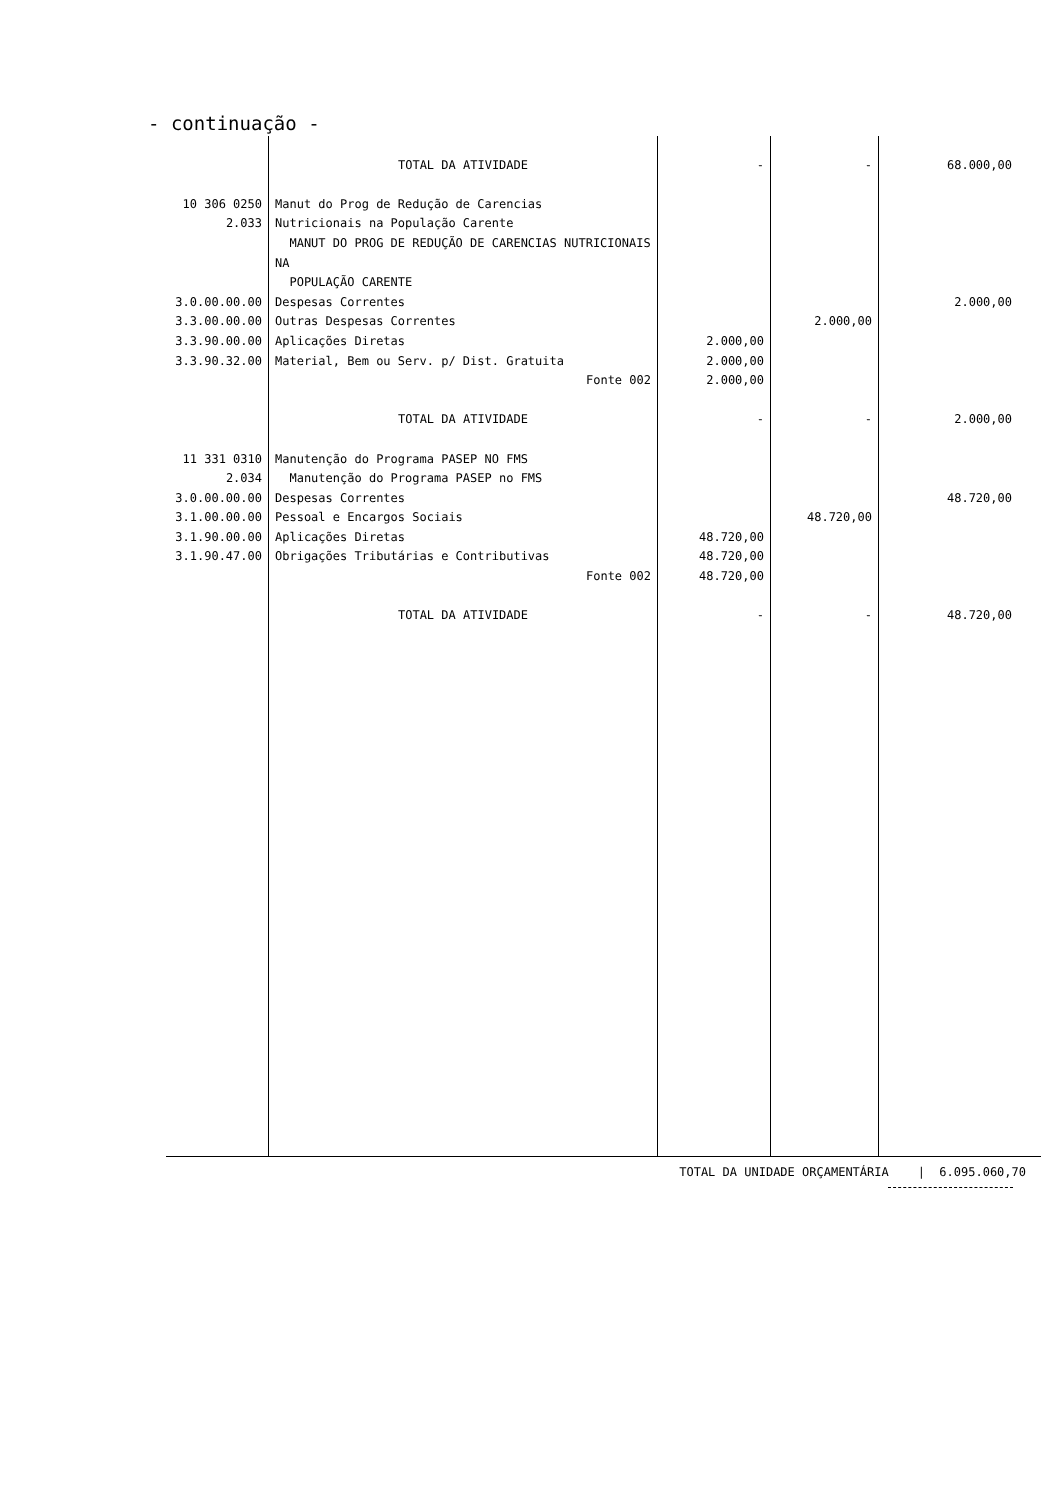- continuação -
| | TOTAL DA ATIVIDADE | - | - | 68.000,00 |
| 10 306 0250 2.033 | Manut do Prog de Redução de Carencias Nutricionais na População Carente MANUT DO PROG DE REDUÇÃO DE CARENCIAS NUTRICIONAIS NA POPULAÇÃO CARENTE | | | |
| 3.0.00.00.00 | Despesas Correntes | | | 2.000,00 |
| 3.3.00.00.00 | Outras Despesas Correntes | | 2.000,00 | |
| 3.3.90.00.00 | Aplicações Diretas | 2.000,00 | | |
| 3.3.90.32.00 | Material, Bem ou Serv. p/ Dist. Gratuita | 2.000,00 | | |
| | Fonte 002 | 2.000,00 | | |
| | TOTAL DA ATIVIDADE | - | - | 2.000,00 |
| 11 331 0310 2.034 | Manutenção do Programa PASEP NO FMS Manutenção do Programa PASEP no FMS | | | |
| 3.0.00.00.00 | Despesas Correntes | | | 48.720,00 |
| 3.1.00.00.00 | Pessoal e Encargos Sociais | | 48.720,00 | |
| 3.1.90.00.00 | Aplicações Diretas | 48.720,00 | | |
| 3.1.90.47.00 | Obrigações Tributárias e Contributivas | 48.720,00 | | |
| | Fonte 002 | 48.720,00 | | |
| | TOTAL DA ATIVIDADE | - | - | 48.720,00 |
TOTAL DA UNIDADE ORÇAMENTÁRIA | 6.095.060,70